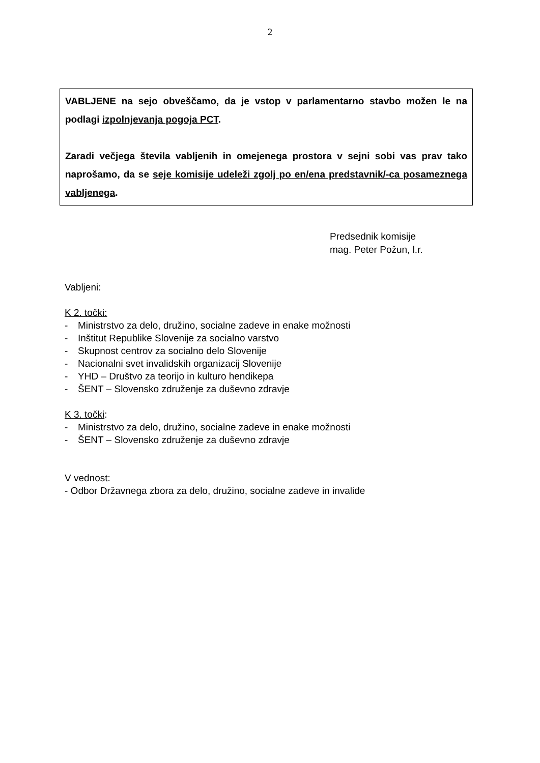2
VABLJENE na sejo obveščamo, da je vstop v parlamentarno stavbo možen le na podlagi izpolnjevanja pogoja PCT.
Zaradi večjega števila vabljenih in omejenega prostora v sejni sobi vas prav tako naprošamo, da se seje komisije udeleži zgolj po en/ena predstavnik/-ca posameznega vabljenega.
Predsednik komisije
mag. Peter Požun, l.r.
Vabljeni:
K 2. točki:
- Ministrstvo za delo, družino, socialne zadeve in enake možnosti
- Inštitut Republike Slovenije za socialno varstvo
- Skupnost centrov za socialno delo Slovenije
- Nacionalni svet invalidskih organizacij Slovenije
- YHD – Društvo za teorijo in kulturo hendikepa
- ŠENT – Slovensko združenje za duševno zdravje
K 3. točki:
- Ministrstvo za delo, družino, socialne zadeve in enake možnosti
- ŠENT – Slovensko združenje za duševno zdravje
V vednost:
- Odbor Državnega zbora za delo, družino, socialne zadeve in invalide